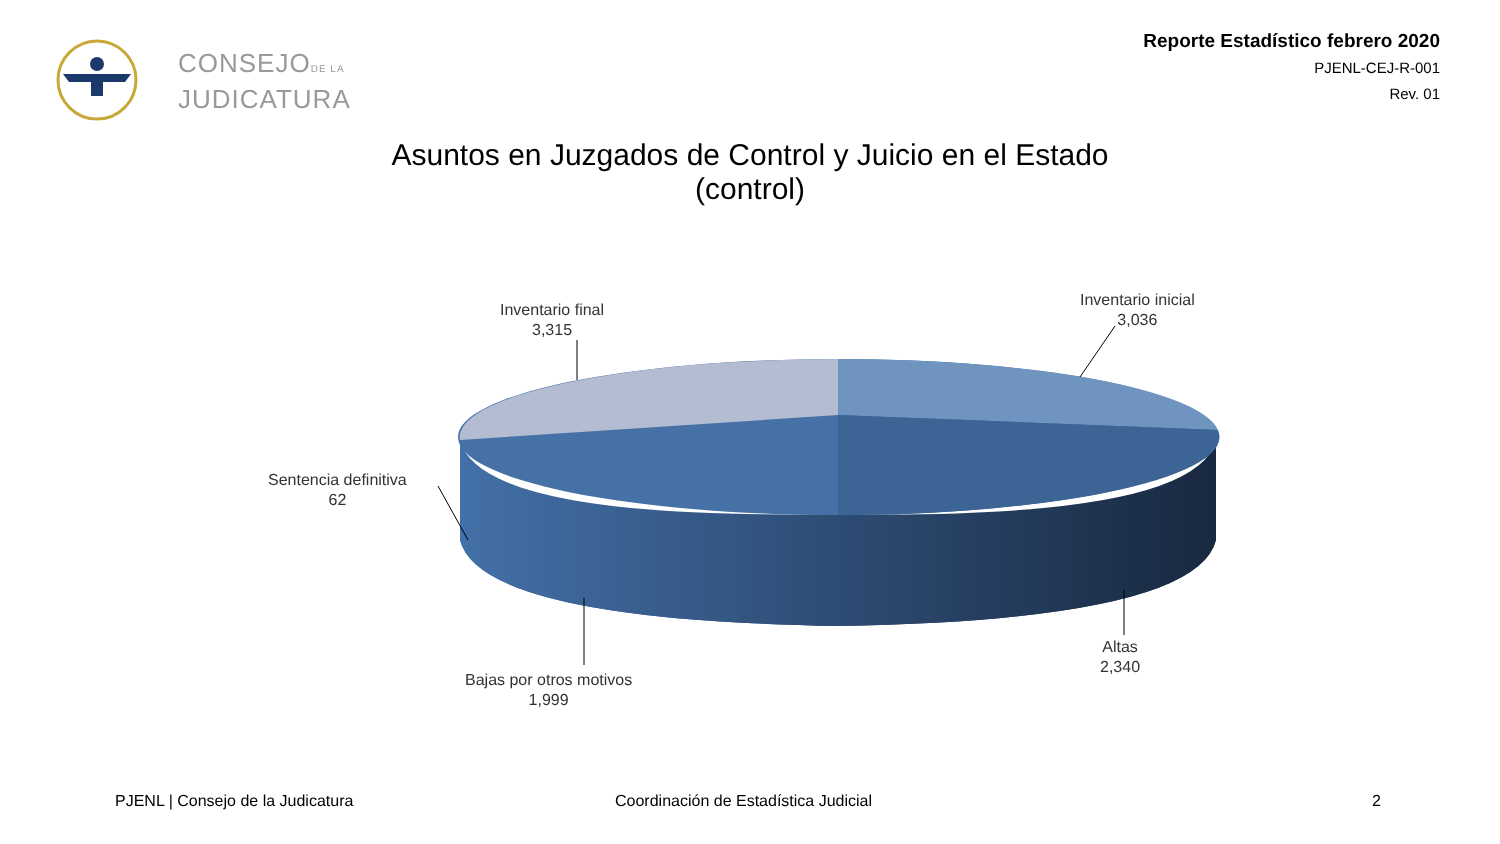CONSEJODE LA
JUDICATURA
Reporte Estadístico febrero 2020
PJENL-CEJ-R-001
Rev. 01
Asuntos en Juzgados de Control y Juicio en el Estado
(control)
Inventario final
3,315
Inventario inicial
3,036
Sentencia definitiva
62
Bajas por otros motivos
1,999
Altas
2,340
PJENL | Consejo de la Judicatura
Coordinación de Estadística Judicial
2